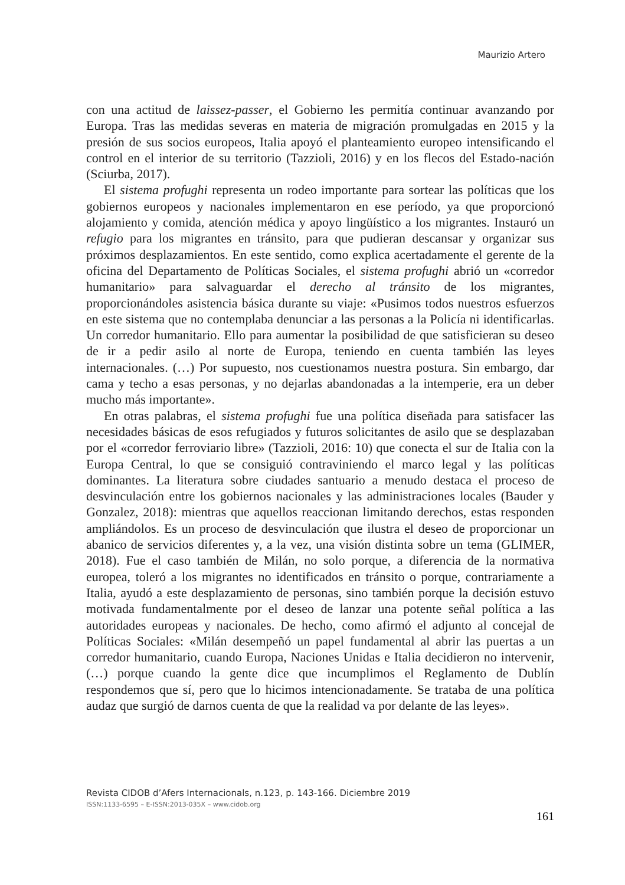Maurizio Artero
con una actitud de laissez-passer, el Gobierno les permitía continuar avanzando por Europa. Tras las medidas severas en materia de migración promulgadas en 2015 y la presión de sus socios europeos, Italia apoyó el planteamiento europeo intensificando el control en el interior de su territorio (Tazzioli, 2016) y en los flecos del Estado-nación (Sciurba, 2017).
El sistema profughi representa un rodeo importante para sortear las políticas que los gobiernos europeos y nacionales implementaron en ese período, ya que proporcionó alojamiento y comida, atención médica y apoyo lingüístico a los migrantes. Instauró un refugio para los migrantes en tránsito, para que pudieran descansar y organizar sus próximos desplazamientos. En este sentido, como explica acertadamente el gerente de la oficina del Departamento de Políticas Sociales, el sistema profughi abrió un «corredor humanitario» para salvaguardar el derecho al tránsito de los migrantes, proporcionándoles asistencia básica durante su viaje: «Pusimos todos nuestros esfuerzos en este sistema que no contemplaba denunciar a las personas a la Policía ni identificarlas. Un corredor humanitario. Ello para aumentar la posibilidad de que satisficieran su deseo de ir a pedir asilo al norte de Europa, teniendo en cuenta también las leyes internacionales. (…) Por supuesto, nos cuestionamos nuestra postura. Sin embargo, dar cama y techo a esas personas, y no dejarlas abandonadas a la intemperie, era un deber mucho más importante».
En otras palabras, el sistema profughi fue una política diseñada para satisfacer las necesidades básicas de esos refugiados y futuros solicitantes de asilo que se desplazaban por el «corredor ferroviario libre» (Tazzioli, 2016: 10) que conecta el sur de Italia con la Europa Central, lo que se consiguió contraviniendo el marco legal y las políticas dominantes. La literatura sobre ciudades santuario a menudo destaca el proceso de desvinculación entre los gobiernos nacionales y las administraciones locales (Bauder y Gonzalez, 2018): mientras que aquellos reaccionan limitando derechos, estas responden ampliándolos. Es un proceso de desvinculación que ilustra el deseo de proporcionar un abanico de servicios diferentes y, a la vez, una visión distinta sobre un tema (GLIMER, 2018). Fue el caso también de Milán, no solo porque, a diferencia de la normativa europea, toleró a los migrantes no identificados en tránsito o porque, contrariamente a Italia, ayudó a este desplazamiento de personas, sino también porque la decisión estuvo motivada fundamentalmente por el deseo de lanzar una potente señal política a las autoridades europeas y nacionales. De hecho, como afirmó el adjunto al concejal de Políticas Sociales: «Milán desempeñó un papel fundamental al abrir las puertas a un corredor humanitario, cuando Europa, Naciones Unidas e Italia decidieron no intervenir, (…) porque cuando la gente dice que incumplimos el Reglamento de Dublín respondemos que sí, pero que lo hicimos intencionadamente. Se trataba de una política audaz que surgió de darnos cuenta de que la realidad va por delante de las leyes».
Revista CIDOB d’Afers Internacionals, n.123, p. 143-166. Diciembre 2019
ISSN:1133-6595 – E-ISSN:2013-035X – www.cidob.org
161